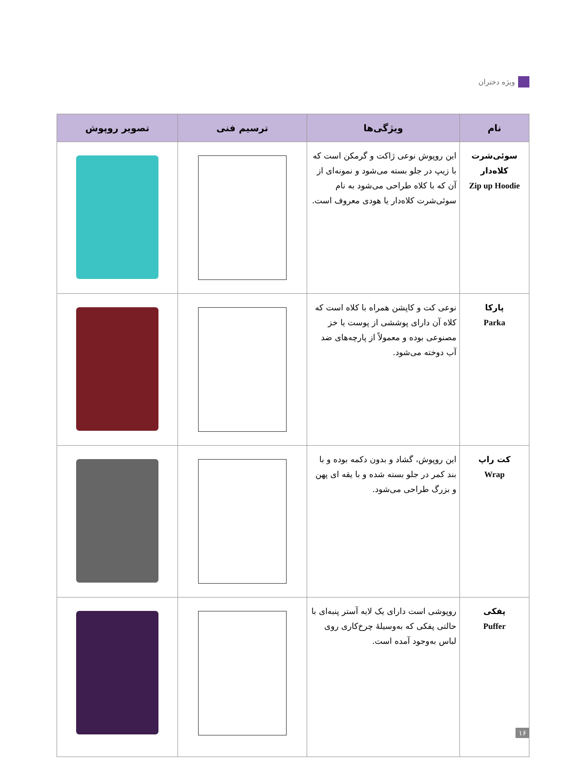ویژه دختران
| نام | ویژگی‌ها | ترسیم فنی | تصویر روپوش |
| --- | --- | --- | --- |
| سوئی‌شرت کلاه‌دار Zip up Hoodie | این روپوش نوعی ژاکت و گرمکن است که با زیپ در جلو بسته می‌شود و نمونه‌ای از آن که با کلاه طراحی می‌شود به نام سوئی‌شرت کلاه‌دار یا هودی معروف است. | | |
| پارکا Parka | نوعی کت و کاپشن همراه با کلاه است که کلاه آن دارای پوششی از پوست یا خز مصنوعی بوده و معمولاً از پارچه‌های ضد آب دوخته می‌شود. | | |
| کت راپ Wrap | این روپوش، گشاد و بدون دکمه بوده و با بند کمر در جلو بسته شده و با یقه ای پهن و بزرگ طراحی می‌شود. | | |
| پفکی Puffer | روپوشی است دارای یک لایه آستر پنبه‌ای با حالتی پفکی که به‌وسیلهٔ چرخ‌کاری روی لباس به‌وجود آمده است. | | |
۱۶